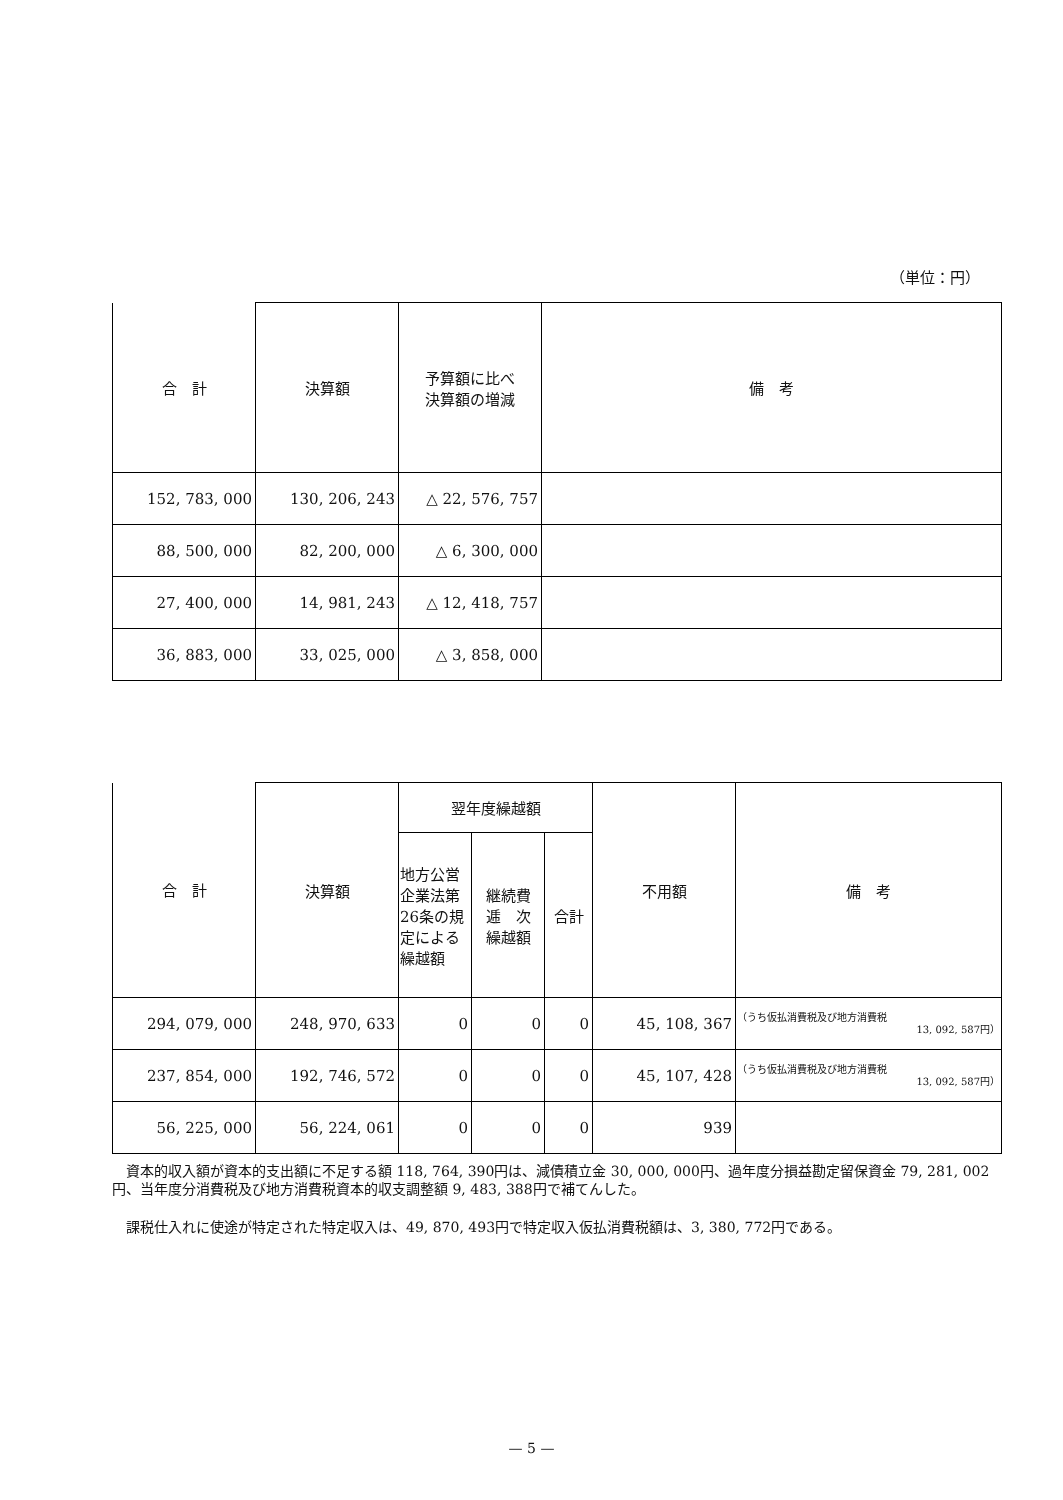（単位：円）
| 合 計 | 決算額 | 予算額に比べ 決算額の増減 | 備 考 |
| --- | --- | --- | --- |
| 152, 783, 000 | 130, 206, 243 | △ 22, 576, 757 | |
| 88, 500, 000 | 82, 200, 000 | △ 6, 300, 000 | |
| 27, 400, 000 | 14, 981, 243 | △ 12, 418, 757 | |
| 36, 883, 000 | 33, 025, 000 | △ 3, 858, 000 | |
| 合 計 | 決算額 | 翌年度繰越額 | | | 不用額 | 備 考 |
| --- | --- | --- | --- | --- | --- | --- |
| | | 地方公営企業法第26条の規定による繰越額 | 継続費 逓 次 繰越額 | 合計 | | |
| 294, 079, 000 | 248, 970, 633 | 0 | 0 | 0 | 45, 108, 367 | （うち仮払消費税及び地方消費税 13, 092, 587円） |
| 237, 854, 000 | 192, 746, 572 | 0 | 0 | 0 | 45, 107, 428 | （うち仮払消費税及び地方消費税 13, 092, 587円） |
| 56, 225, 000 | 56, 224, 061 | 0 | 0 | 0 | 939 | |
　資本的収入額が資本的支出額に不足する額 118, 764, 390円は、減債積立金 30, 000, 000円、過年度分損益勘定留保資金 79, 281, 002円、当年度分消費税及び地方消費税資本的収支調整額 9, 483, 388円で補てんした。
　課税仕入れに使途が特定された特定収入は、49, 870, 493円で特定収入仮払消費税額は、3, 380, 772円である。
— 5 —